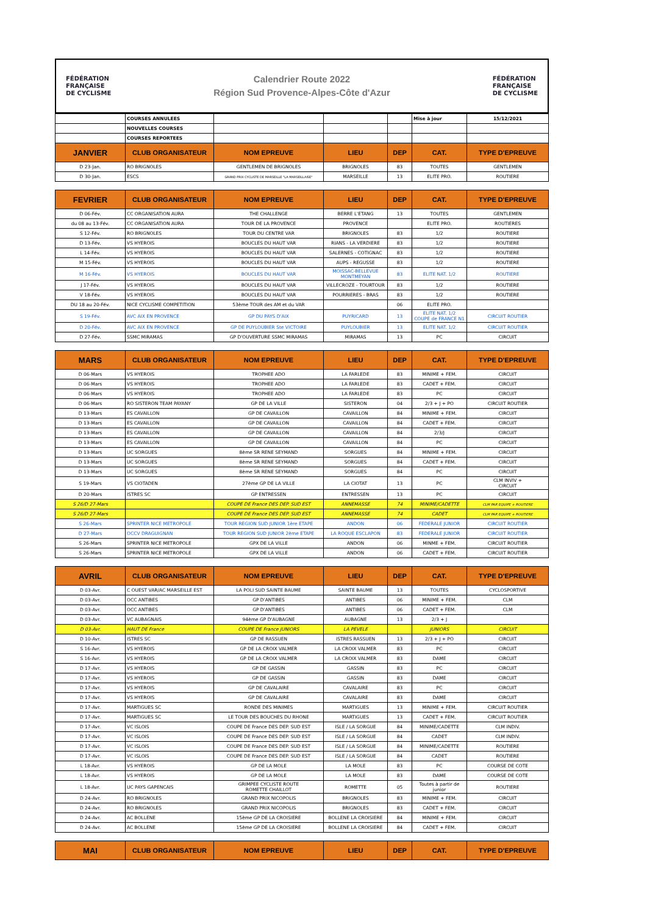FÉDÉRATION
FRANÇAISE
DE CYCLISME
Calendrier Route 2022
Région Sud Provence-Alpes-Côte d'Azur
FÉDÉRATION
FRANÇAISE
DE CYCLISME
| | COURSES ANNULEES | | | | Mise à jour | 15/12/2021 |
| | NOUVELLES COURSES | | | | | |
| | COURSES REPORTEES | | | | | |
| JANVIER | CLUB ORGANISATEUR | NOM EPREUVE | LIEU | DEP | CAT. | TYPE D'EPREUVE |
| D 23-Jan. | RO BRIGNOLES | GENTLEMEN DE BRIGNOLES | BRIGNOLES | 83 | TOUTES | GENTLEMEN |
| D 30-Jan. | ESCS | GRAND PRIX CYCLISTE DE MARSEILLE "LA MARSEILLAISE" | MARSEILLE | 13 | ELITE PRO. | ROUTIERE |
| FEVRIER | CLUB ORGANISATEUR | NOM EPREUVE | LIEU | DEP | CAT. | TYPE D'EPREUVE |
| D 06-Fév. | CC ORGANISATION AURA | THE CHALLENGE | BERRE L'ETANG | 13 | TOUTES | GENTLEMEN |
| du 08 au 13-Fév. | CC ORGANISATION AURA | TOUR DE LA PROVENCE | PROVENCE | | ELITE PRO. | ROUTIERES |
| S 12-Fév. | RO BRIGNOLES | TOUR DU CENTRE VAR | BRIGNOLES | 83 | 1/2 | ROUTIERE |
| D 13-Fév. | VS HYEROIS | BOUCLES DU HAUT VAR | RIANS - LA VERDIERE | 83 | 1/2 | ROUTIERE |
| L 14-Fév. | VS HYEROIS | BOUCLES DU HAUT VAR | SALERNES - COTIGNAC | 83 | 1/2 | ROUTIERE |
| M 15-Fév. | VS HYEROIS | BOUCLES DU HAUT VAR | AUPS - REGUSSE | 83 | 1/2 | ROUTIERE |
| M 16-Fév. | VS HYEROIS | BOUCLES DU HAUT VAR | MOISSAC-BELLEVUE MONTMEYAN | 83 | ELITE NAT. 1/2 | ROUTIERE |
| J 17-Fév. | VS HYEROIS | BOUCLES DU HAUT VAR | VILLECROZE - TOURTOUR | 83 | 1/2 | ROUTIERE |
| V 18-Fév. | VS HYEROIS | BOUCLES DU HAUT VAR | POURRIERES - BRAS | 83 | 1/2 | ROUTIERE |
| DU 18 au 20-Fév. | NICE CYCLISME COMPETITION | 53ème TOUR des AM et du VAR | | 06 | ELITE PRO. | |
| S 19-Fév. | AVC AIX EN PROVENCE | GP DU PAYS D'AIX | PUYRICARD | 13 | ELITE NAT. 1/2 COUPE de FRANCE N1 | CIRCUIT ROUTIER |
| D 20-Fév. | AVC AIX EN PROVENCE | GP DE PUYLOUBIER Ste VICTOIRE | PUYLOUBIER | 13 | ELITE NAT. 1/2 | CIRCUIT ROUTIER |
| D 27-Fév. | SSMC MIRAMAS | GP D'OUVERTURE SSMC MIRAMAS | MIRAMAS | 13 | PC | CIRCUIT |
| MARS | CLUB ORGANISATEUR | NOM EPREUVE | LIEU | DEP | CAT. | TYPE D'EPREUVE |
| D 06-Mars | VS HYEROIS | TROPHEE ADO | LA FARLEDE | 83 | MINIME + FEM. | CIRCUIT |
| D 06-Mars | VS HYEROIS | TROPHEE ADO | LA FARLEDE | 83 | CADET + FEM. | CIRCUIT |
| D 06-Mars | VS HYEROIS | TROPHEE ADO | LA FARLEDE | 83 | PC | CIRCUIT |
| D 06-Mars | RO SISTERON TEAM PAYANY | GP DE LA VILLE | SISTERON | 04 | 2/3 + J + PO | CIRCUIT ROUTIER |
| D 13-Mars | ES CAVAILLON | GP DE CAVAILLON | CAVAILLON | 84 | MINIME + FEM. | CIRCUIT |
| D 13-Mars | ES CAVAILLON | GP DE CAVAILLON | CAVAILLON | 84 | CADET + FEM. | CIRCUIT |
| D 13-Mars | ES CAVAILLON | GP DE CAVAILLON | CAVAILLON | 84 | 2/3/J | CIRCUIT |
| D 13-Mars | ES CAVAILLON | GP DE CAVAILLON | CAVAILLON | 84 | PC | CIRCUIT |
| D 13-Mars | UC SORGUES | 8ème SR RENE SEYMAND | SORGUES | 84 | MINIME + FEM. | CIRCUIT |
| D 13-Mars | UC SORGUES | 8ème SR RENE SEYMAND | SORGUES | 84 | CADET + FEM. | CIRCUIT |
| D 13-Mars | UC SORGUES | 8ème SR RENE SEYMAND | SORGUES | 84 | PC | CIRCUIT |
| S 19-Mars | VS CIOTADEN | 27ème GP DE LA VILLE | LA CIOTAT | 13 | PC | CLM INVIV + CIRCUIT |
| D 20-Mars | ISTRES SC | GP ENTRESSEN | ENTRESSEN | 13 | PC | CIRCUIT |
| S 26/D 27-Mars | | COUPE DE France DES DEP. SUD EST | ANNEMASSE | 74 | MINIME/CADETTE | CLM PAR EQUIPE + ROUTIERE |
| S 26/D 27-Mars | | COUPE DE France DES DEP. SUD EST | ANNEMASSE | 74 | CADET | CLM PAR EQUIPE + ROUTIERE |
| S 26-Mars | SPRINTER NICE METROPOLE | TOUR REGION SUD JUNIOR 1ère ETAPE | ANDON | 06 | FEDERALE JUNIOR | CIRCUIT ROUTIER |
| D 27-Mars | OCCV DRAGUIGNAN | TOUR REGION SUD JUNIOR 2ème ETAPE | LA ROQUE ESCLAPON | 83 | FEDERALE JUNIOR | CIRCUIT ROUTIER |
| S 26-Mars | SPRINTER NICE METROPOLE | GPX DE LA VILLE | ANDON | 06 | MINME + FEM. | CIRCUIT ROUTIER |
| S 26-Mars | SPRINTER NICE METROPOLE | GPX DE LA VILLE | ANDON | 06 | CADET + FEM. | CIRCUIT ROUTIER |
| AVRIL | CLUB ORGANISATEUR | NOM EPREUVE | LIEU | DEP | CAT. | TYPE D'EPREUVE |
| D 03-Avr. | C OUEST VAR/AC MARSEILLE EST | LA POLI SUD SAINTE BAUME | SAINTE BAUME | 13 | TOUTES | CYCLOSPORTIVE |
| D 03-Avr. | OCC ANTIBES | GP D'ANTIBES | ANTIBES | 06 | MINIME + FEM. | CLM |
| D 03-Avr. | OCC ANTIBES | GP D'ANTIBES | ANTIBES | 06 | CADET + FEM. | CLM |
| D 03-Avr. | VC AUBAGNAIS | 94ème GP D'AUBAGNE | AUBAGNE | 13 | 2/3 + J | |
| D 03-Avr. | HAUT DE France | COUPE DE France JUNIORS | LA PEVELE | | JUNIORS | CIRCUIT |
| D 10-Avr. | ISTRES SC | GP DE RASSUEN | ISTRES RASSUEN | 13 | 2/3 + J + PO | CIRCUIT |
| S 16-Avr. | VS HYEROIS | GP DE LA CROIX VALMER | LA CROIX VALMER | 83 | PC | CIRCUIT |
| S 16-Avr. | VS HYEROIS | GP DE LA CROIX VALMER | LA CROIX VALMER | 83 | DAME | CIRCUIT |
| D 17-Avr. | VS HYEROIS | GP DE GASSIN | GASSIN | 83 | PC | CIRCUIT |
| D 17-Avr. | VS HYEROIS | GP DE GASSIN | GASSIN | 83 | DAME | CIRCUIT |
| D 17-Avr. | VS HYEROIS | GP DE CAVALAIRE | CAVALAIRE | 83 | PC | CIRCUIT |
| D 17-Avr. | VS HYEROIS | GP DE CAVALAIRE | CAVALAIRE | 83 | DAME | CIRCUIT |
| D 17-Avr. | MARTIGUES SC | RONDE DES MINIMES | MARTIGUES | 13 | MINIME + FEM. | CIRCUIT ROUTIER |
| D 17-Avr. | MARTIGUES SC | LE TOUR DES BOUCHES DU RHONE | MARTIGUES | 13 | CADET + FEM. | CIRCUIT ROUTIER |
| D 17-Avr. | VC ISLOIS | COUPE DE France DES DEP. SUD EST | ISLE / LA SORGUE | 84 | MINIME/CADETTE | CLM INDIV. |
| D 17-Avr. | VC ISLOIS | COUPE DE France DES DEP. SUD EST | ISLE / LA SORGUE | 84 | CADET | CLM INDIV. |
| D 17-Avr. | VC ISLOIS | COUPE DE France DES DEP. SUD EST | ISLE / LA SORGUE | 84 | MINIME/CADETTE | ROUTIERE |
| D 17-Avr. | VC ISLOIS | COUPE DE France DES DEP. SUD EST | ISLE / LA SORGUE | 84 | CADET | ROUTIERE |
| L 18-Avr. | VS HYEROIS | GP DE LA MOLE | LA MOLE | 83 | PC | COURSE DE COTE |
| L 18-Avr. | VS HYEROIS | GP DE LA MOLE | LA MOLE | 83 | DAME | COURSE DE COTE |
| L 18-Avr. | UC PAYS GAPENCAIS | GRIMPEE CYCLISTE ROUTE ROMETTE CHAILLOT | ROMETTE | 05 | Toutes à partir de junior | ROUTIERE |
| D 24-Avr. | RO BRIGNOLES | GRAND PRIX NICOPOLIS | BRIGNOLES | 83 | MINIME + FEM. | CIRCUIT |
| D 24-Avr. | RO BRIGNOLES | GRAND PRIX NICOPOLIS | BRIGNOLES | 83 | CADET + FEM. | CIRCUIT |
| D 24-Avr. | AC BOLLENE | 15ème GP DE LA CROISIERE | BOLLENE LA CROISIERE | 84 | MINIME + FEM. | CIRCUIT |
| D 24-Avr. | AC BOLLENE | 15ème GP DE LA CROISIERE | BOLLENE LA CROISIERE | 84 | CADET + FEM. | CIRCUIT |
| MAI | CLUB ORGANISATEUR | NOM EPREUVE | LIEU | DEP | CAT. | TYPE D'EPREUVE |